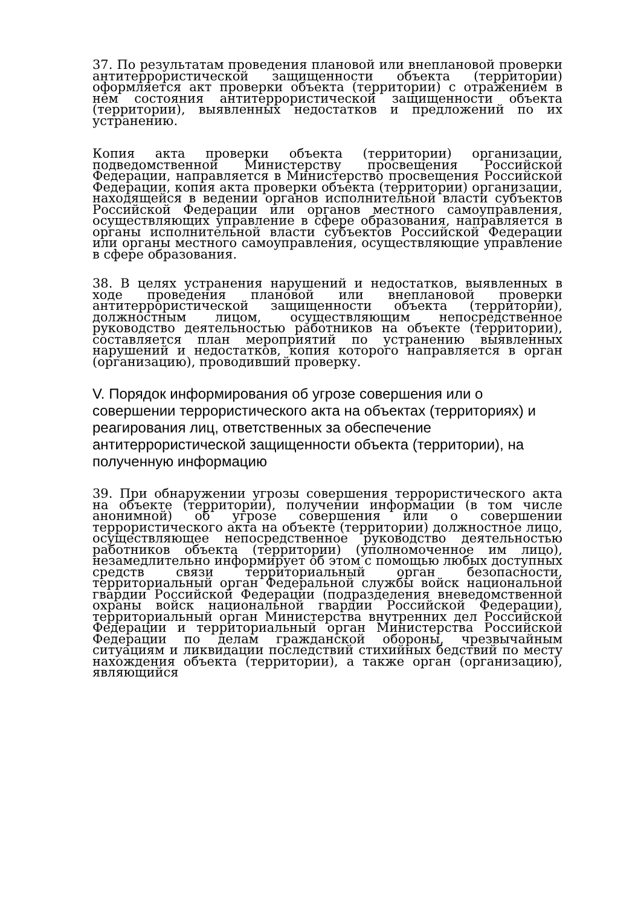37. По результатам проведения плановой или внеплановой проверки антитеррористической защищенности объекта (территории) оформляется акт проверки объекта (территории) с отражением в нем состояния антитеррористической защищенности объекта (территории), выявленных недостатков и предложений по их устранению.
Копия акта проверки объекта (территории) организации, подведомственной Министерству просвещения Российской Федерации, направляется в Министерство просвещения Российской Федерации, копия акта проверки объекта (территории) организации, находящейся в ведении органов исполнительной власти субъектов Российской Федерации или органов местного самоуправления, осуществляющих управление в сфере образования, направляется в органы исполнительной власти субъектов Российской Федерации или органы местного самоуправления, осуществляющие управление в сфере образования.
38. В целях устранения нарушений и недостатков, выявленных в ходе проведения плановой или внеплановой проверки антитеррористической защищенности объекта (территории), должностным лицом, осуществляющим непосредственное руководство деятельностью работников на объекте (территории), составляется план мероприятий по устранению выявленных нарушений и недостатков, копия которого направляется в орган (организацию), проводивший проверку.
V. Порядок информирования об угрозе совершения или о совершении террористического акта на объектах (территориях) и реагирования лиц, ответственных за обеспечение антитеррористической защищенности объекта (территории), на полученную информацию
39. При обнаружении угрозы совершения террористического акта на объекте (территории), получении информации (в том числе анонимной) об угрозе совершения или о совершении террористического акта на объекте (территории) должностное лицо, осуществляющее непосредственное руководство деятельностью работников объекта (территории) (уполномоченное им лицо), незамедлительно информирует об этом с помощью любых доступных средств связи территориальный орган безопасности, территориальный орган Федеральной службы войск национальной гвардии Российской Федерации (подразделения вневедомственной охраны войск национальной гвардии Российской Федерации), территориальный орган Министерства внутренних дел Российской Федерации и территориальный орган Министерства Российской Федерации по делам гражданской обороны, чрезвычайным ситуациям и ликвидации последствий стихийных бедствий по месту нахождения объекта (территории), а также орган (организацию), являющийся